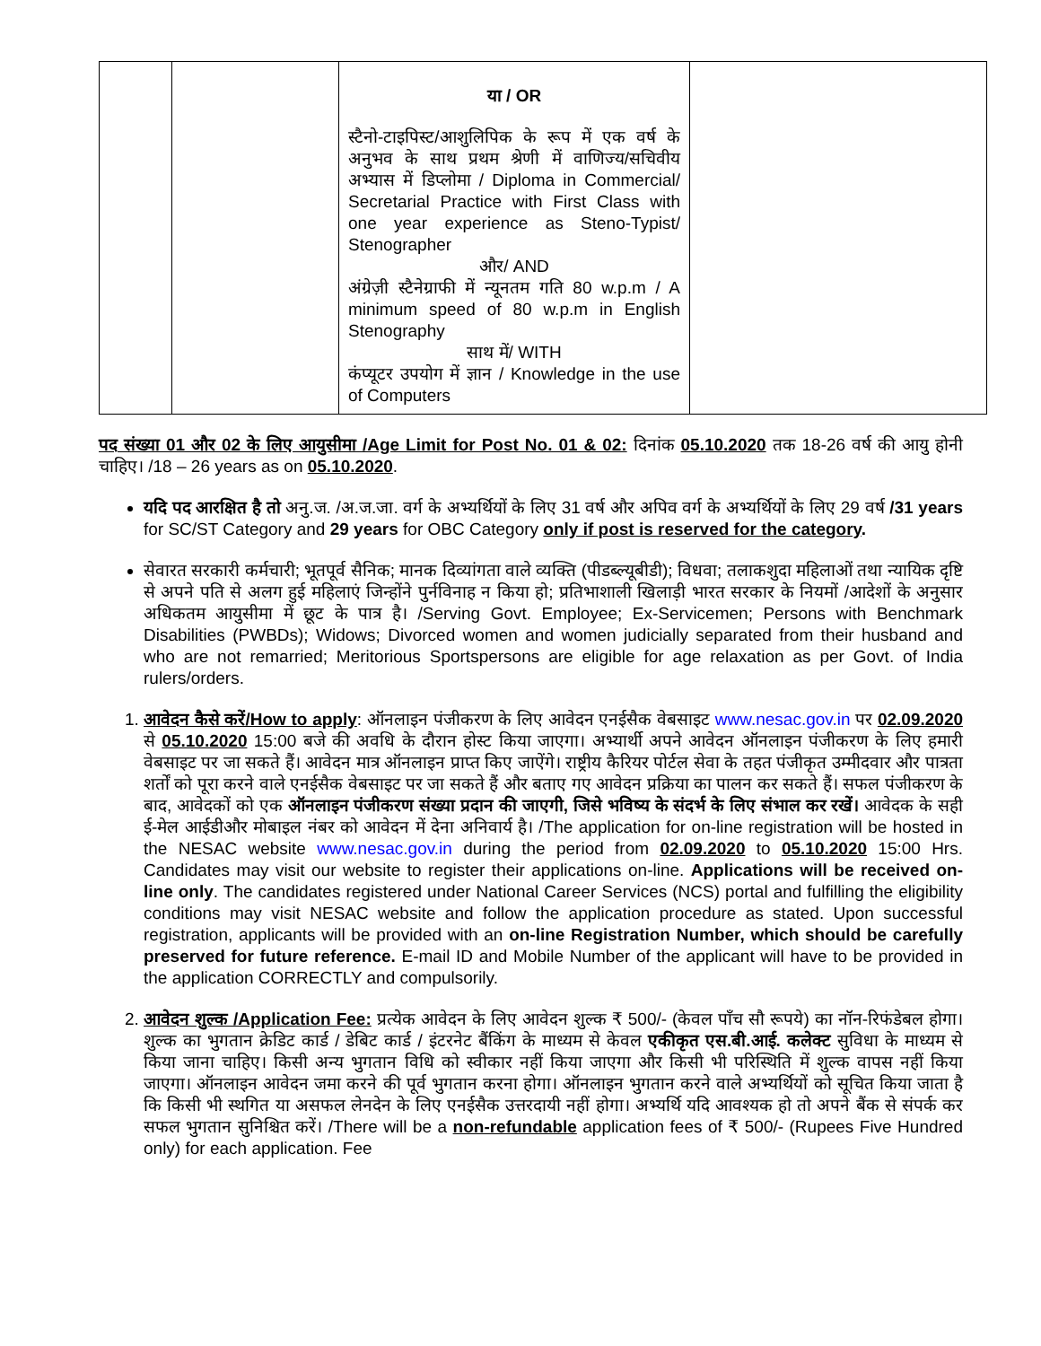| | | या / OR स्टैनो-टाइपिस्ट/आशुलिपिक के रूप में एक वर्ष के अनुभव के साथ प्रथम श्रेणी में वाणिज्य/सचिवीय अभ्यास में डिप्लोमा / Diploma in Commercial/ Secretarial Practice with First Class with one year experience as Steno-Typist/ Stenographer और/ AND अंग्रेज़ी स्टैनेग्राफी में न्यूनतम गति 80 w.p.m / A minimum speed of 80 w.p.m in English Stenography साथ में/ WITH कंप्यूटर उपयोग में ज्ञान / Knowledge in the use of Computers | |
पद संख्या 01 और 02 के लिए आयुसीमा /Age Limit for Post No. 01 & 02: दिनांक 05.10.2020 तक 18-26 वर्ष की आयु होनी चाहिए। /18 – 26 years as on 05.10.2020.
यदि पद आरक्षित है तो अनु.ज. /अ.ज.जा. वर्ग के अभ्यर्थियों के लिए 31 वर्ष और अपिव वर्ग के अभ्यर्थियों के लिए 29 वर्ष /31 years for SC/ST Category and 29 years for OBC Category only if post is reserved for the category.
सेवारत सरकारी कर्मचारी; भूतपूर्व सैनिक; मानक दिव्यांगता वाले व्यक्ति (पीडब्ल्यूबीडी); विधवा; तलाकशुदा महिलाओं तथा न्यायिक दृष्टि से अपने पति से अलग हुई महिलाएं जिन्होंने पुर्नविनाह न किया हो; प्रतिभाशाली खिलाड़ी भारत सरकार के नियमों /आदेशों के अनुसार अधिकतम आयुसीमा में छूट के पात्र है। /Serving Govt. Employee; Ex-Servicemen; Persons with Benchmark Disabilities (PWBDs); Widows; Divorced women and women judicially separated from their husband and who are not remarried; Meritorious Sportspersons are eligible for age relaxation as per Govt. of India rulers/orders.
1. आवेदन कैसे करें/How to apply: ऑनलाइन पंजीकरण के लिए आवेदन एनईसैक वेबसाइट www.nesac.gov.in पर 02.09.2020 से 05.10.2020 15:00 बजे की अवधि के दौरान होस्ट किया जाएगा। अभ्यार्थी अपने आवेदन ऑनलाइन पंजीकरण के लिए हमारी वेबसाइट पर जा सकते हैं। आवेदन मात्र ऑनलाइन प्राप्त किए जाऐंगे। राष्ट्रीय कैरियर पोर्टल सेवा के तहत पंजीकृत उम्मीदवार और पात्रता शर्तों को पूरा करने वाले एनईसैक वेबसाइट पर जा सकते हैं और बताए गए आवेदन प्रक्रिया का पालन कर सकते हैं। सफल पंजीकरण के बाद, आवेदकों को एक ऑनलाइन पंजीकरण संख्या प्रदान की जाएगी, जिसे भविष्य के संदर्भ के लिए संभाल कर रखें। आवेदक के सही ई-मेल आईडीऔर मोबाइल नंबर को आवेदन में देना अनिवार्य है। /The application for on-line registration will be hosted in the NESAC website www.nesac.gov.in during the period from 02.09.2020 to 05.10.2020 15:00 Hrs. Candidates may visit our website to register their applications on-line. Applications will be received on-line only. The candidates registered under National Career Services (NCS) portal and fulfilling the eligibility conditions may visit NESAC website and follow the application procedure as stated. Upon successful registration, applicants will be provided with an on-line Registration Number, which should be carefully preserved for future reference. E-mail ID and Mobile Number of the applicant will have to be provided in the application CORRECTLY and compulsorily.
2. आवेदन शुल्क /Application Fee: प्रत्येक आवेदन के लिए आवेदन शुल्क ₹ 500/- (केवल पाँच सौ रूपये) का नॉन-रिफंडेबल होगा। शुल्क का भुगतान क्रेडिट कार्ड / डेबिट कार्ड / इंटरनेट बैंकिंग के माध्यम से केवल एकीकृत एस.बी.आई. कलेक्ट सुविधा के माध्यम से किया जाना चाहिए। किसी अन्य भुगतान विधि को स्वीकार नहीं किया जाएगा और किसी भी परिस्थिति में शुल्क वापस नहीं किया जाएगा। ऑनलाइन आवेदन जमा करने की पूर्व भुगतान करना होगा। ऑनलाइन भुगतान करने वाले अभ्यर्थियों को सूचित किया जाता है कि किसी भी स्थगित या असफल लेनदेन के लिए एनईसैक उत्तरदायी नहीं होगा। अभ्यर्थि यदि आवश्यक हो तो अपने बैंक से संपर्क कर सफल भुगतान सुनिश्चित करें। /There will be a non-refundable application fees of ₹ 500/- (Rupees Five Hundred only) for each application. Fee